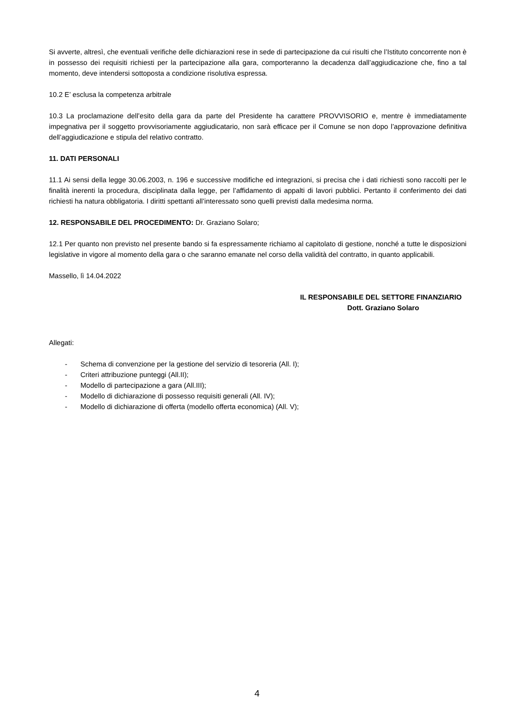Si avverte, altresì, che eventuali verifiche delle dichiarazioni rese in sede di partecipazione da cui risulti che l’Istituto concorrente non è in possesso dei requisiti richiesti per la partecipazione alla gara, comporteranno la decadenza dall’aggiudicazione che, fino a tal momento, deve intendersi sottoposta a condizione risolutiva espressa.
10.2 E’ esclusa la competenza arbitrale
10.3 La proclamazione dell’esito della gara da parte del Presidente ha carattere PROVVISORIO e, mentre è immediatamente impegnativa per il soggetto provvisoriamente aggiudicatario, non sarà efficace per il Comune se non dopo l’approvazione definitiva dell’aggiudicazione e stipula del relativo contratto.
11. DATI PERSONALI
11.1 Ai sensi della legge 30.06.2003, n. 196 e successive modifiche ed integrazioni, si precisa che i dati richiesti sono raccolti per le finalità inerenti la procedura, disciplinata dalla legge, per l’affidamento di appalti di lavori pubblici. Pertanto il conferimento dei dati richiesti ha natura obbligatoria. I diritti spettanti all’interessato sono quelli previsti dalla medesima norma.
12. RESPONSABILE DEL PROCEDIMENTO: Dr. Graziano Solaro;
12.1 Per quanto non previsto nel presente bando si fa espressamente richiamo al capitolato di gestione, nonché a tutte le disposizioni legislative in vigore al momento della gara o che saranno emanate nel corso della validità del contratto, in quanto applicabili.
Massello, lì 14.04.2022
IL RESPONSABILE DEL SETTORE FINANZIARIO
Dott. Graziano Solaro
Allegati:
- Schema di convenzione per la gestione del servizio di tesoreria (All. I);
- Criteri attribuzione punteggi (All.II);
- Modello di partecipazione a gara (All.III);
- Modello di dichiarazione di possesso requisiti generali (All. IV);
- Modello di dichiarazione di offerta (modello offerta economica) (All. V);
4